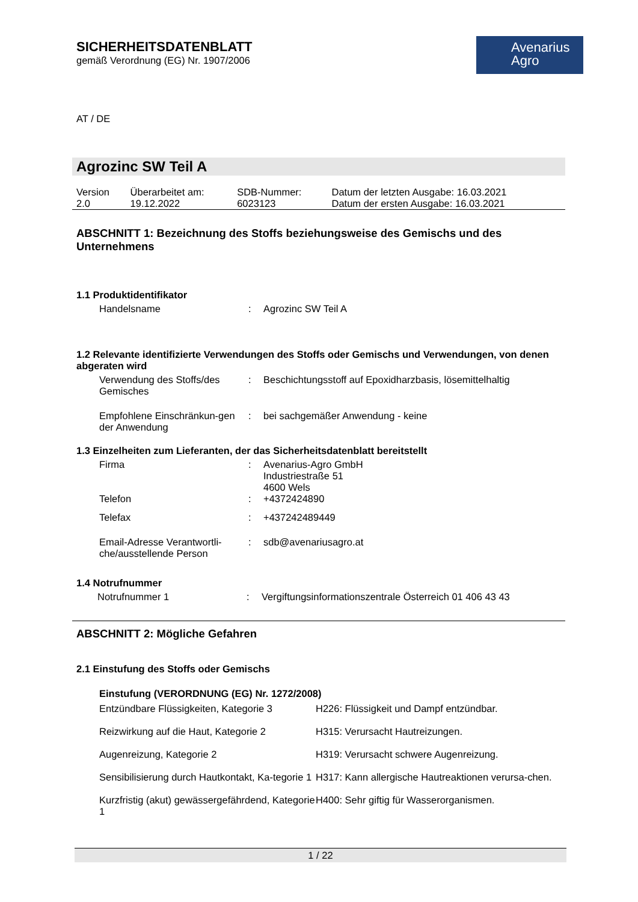Avenarius
Agro
SICHERHEITSDATENBLATT
gemäß Verordnung (EG) Nr. 1907/2006
AT / DE
Agrozinc SW Teil A
| Version 2.0 | Überarbeitet am: 19.12.2022 | SDB-Nummer: 6023123 | Datum der letzten Ausgabe: 16.03.2021 Datum der ersten Ausgabe: 16.03.2021 |
ABSCHNITT 1: Bezeichnung des Stoffs beziehungsweise des Gemischs und des Unternehmens
1.1 Produktidentifikator
| Handelsname | : | Agrozinc SW Teil A |
1.2 Relevante identifizierte Verwendungen des Stoffs oder Gemischs und Verwendungen, von denen abgeraten wird
| Verwendung des Stoffs/des Gemisches | : | Beschichtungsstoff auf Epoxidharzbasis, lösemittelhaltig |
| Empfohlene Einschränkun-gen der Anwendung | : | bei sachgemäßer Anwendung - keine |
1.3 Einzelheiten zum Lieferanten, der das Sicherheitsdatenblatt bereitstellt
| Firma | : | Avenarius-Agro GmbH Industriestraße 51 4600 Wels |
| Telefon | : | +4372424890 |
| Telefax | : | +437242489449 |
| Email-Adresse Verantwortli-che/ausstellende Person | : | sdb@avenariusagro.at |
1.4 Notrufnummer
| Notrufnummer 1 | : | Vergiftungsinformationszentrale Österreich 01 406 43 43 |
ABSCHNITT 2: Mögliche Gefahren
2.1 Einstufung des Stoffs oder Gemischs
Einstufung (VERORDNUNG (EG) Nr. 1272/2008)
| Entzündbare Flüssigkeiten, Kategorie 3 | H226: Flüssigkeit und Dampf entzündbar. |
| Reizwirkung auf die Haut, Kategorie 2 | H315: Verursacht Hautreizungen. |
| Augenreizung, Kategorie 2 | H319: Verursacht schwere Augenreizung. |
| Sensibilisierung durch Hautkontakt, Ka-tegorie 1 | H317: Kann allergische Hautreaktionen verursa-chen. |
| Kurzfristig (akut) gewässergefährdend, Kategorie 1 | H400: Sehr giftig für Wasserorganismen. |
1 / 22